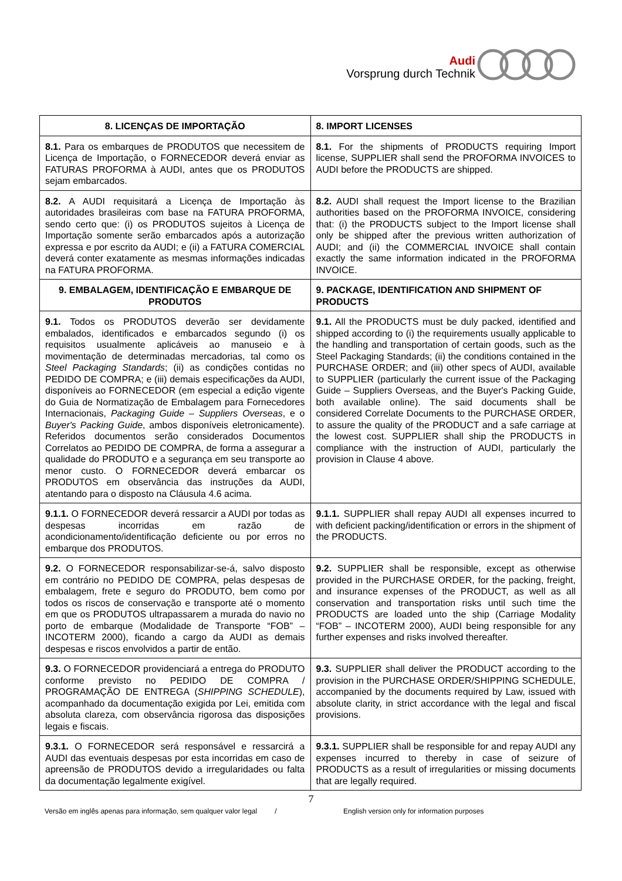Audi
Vorsprung durch Technik
| 8. LICENÇAS DE IMPORTAÇÃO | 8. IMPORT LICENSES |
| --- | --- |
| 8.1. Para os embarques de PRODUTOS que necessitem de Licença de Importação, o FORNECEDOR deverá enviar as FATURAS PROFORMA à AUDI, antes que os PRODUTOS sejam embarcados. | 8.1. For the shipments of PRODUCTS requiring Import license, SUPPLIER shall send the PROFORMA INVOICES to AUDI before the PRODUCTS are shipped. |
| 8.2. A AUDI requisitará a Licença de Importação às autoridades brasileiras com base na FATURA PROFORMA, sendo certo que: (i) os PRODUTOS sujeitos à Licença de Importação somente serão embarcados após a autorização expressa e por escrito da AUDI; e (ii) a FATURA COMERCIAL deverá conter exatamente as mesmas informações indicadas na FATURA PROFORMA. | 8.2. AUDI shall request the Import license to the Brazilian authorities based on the PROFORMA INVOICE, considering that: (i) the PRODUCTS subject to the Import license shall only be shipped after the previous written authorization of AUDI; and (ii) the COMMERCIAL INVOICE shall contain exactly the same information indicated in the PROFORMA INVOICE. |
| 9. EMBALAGEM, IDENTIFICAÇÃO E EMBARQUE DE PRODUTOS | 9. PACKAGE, IDENTIFICATION AND SHIPMENT OF PRODUCTS |
| 9.1. Todos os PRODUTOS deverão ser devidamente embalados, identificados e embarcados segundo (i) os requisitos usualmente aplicáveis ao manuseio e à movimentação de determinadas mercadorias, tal como os Steel Packaging Standards ; (ii) as condições contidas no PEDIDO DE COMPRA; e (iii) demais especificações da AUDI, disponíveis ao FORNECEDOR (em especial a edição vigente do Guia de Normatização de Embalagem para Fornecedores Internacionais, Packaging Guide – Suppliers Overseas , e o Buyer's Packing Guide , ambos disponíveis eletronicamente). Referidos documentos serão considerados Documentos Correlatos ao PEDIDO DE COMPRA, de forma a assegurar a qualidade do PRODUTO e a segurança em seu transporte ao menor custo. O FORNECEDOR deverá embarcar os PRODUTOS em observância das instruções da AUDI, atentando para o disposto na Cláusula 4.6 acima. | 9.1. All the PRODUCTS must be duly packed, identified and shipped according to (i) the requirements usually applicable to the handling and transportation of certain goods, such as the Steel Packaging Standards; (ii) the conditions contained in the PURCHASE ORDER; and (iii) other specs of AUDI, available to SUPPLIER (particularly the current issue of the Packaging Guide – Suppliers Overseas, and the Buyer's Packing Guide, both available online). The said documents shall be considered Correlate Documents to the PURCHASE ORDER, to assure the quality of the PRODUCT and a safe carriage at the lowest cost. SUPPLIER shall ship the PRODUCTS in compliance with the instruction of AUDI, particularly the provision in Clause 4 above. |
| 9.1.1. O FORNECEDOR deverá ressarcir a AUDI por todas as despesas incorridas em razão de acondicionamento/identificação deficiente ou por erros no embarque dos PRODUTOS. | 9.1.1. SUPPLIER shall repay AUDI all expenses incurred to with deficient packing/identification or errors in the shipment of the PRODUCTS. |
| 9.2. O FORNECEDOR responsabilizar-se-á, salvo disposto em contrário no PEDIDO DE COMPRA, pelas despesas de embalagem, frete e seguro do PRODUTO, bem como por todos os riscos de conservação e transporte até o momento em que os PRODUTOS ultrapassarem a murada do navio no porto de embarque (Modalidade de Transporte “FOB” – INCOTERM 2000), ficando a cargo da AUDI as demais despesas e riscos envolvidos a partir de então. | 9.2. SUPPLIER shall be responsible, except as otherwise provided in the PURCHASE ORDER, for the packing, freight, and insurance expenses of the PRODUCT, as well as all conservation and transportation risks until such time the PRODUCTS are loaded unto the ship (Carriage Modality “FOB” – INCOTERM 2000), AUDI being responsible for any further expenses and risks involved thereafter. |
| 9.3. O FORNECEDOR providenciará a entrega do PRODUTO conforme previsto no PEDIDO DE COMPRA / PROGRAMAÇÃO DE ENTREGA ( SHIPPING SCHEDULE ), acompanhado da documentação exigida por Lei, emitida com absoluta clareza, com observância rigorosa das disposições legais e fiscais. | 9.3. SUPPLIER shall deliver the PRODUCT according to the provision in the PURCHASE ORDER/SHIPPING SCHEDULE, accompanied by the documents required by Law, issued with absolute clarity, in strict accordance with the legal and fiscal provisions. |
| 9.3.1. O FORNECEDOR será responsável e ressarcirá a AUDI das eventuais despesas por esta incorridas em caso de apreensão de PRODUTOS devido a irregularidades ou falta da documentação legalmente exigível. | 9.3.1. SUPPLIER shall be responsible for and repay AUDI any expenses incurred to thereby in case of seizure of PRODUCTS as a result of irregularities or missing documents that are legally required. |
7
Versão em inglês apenas para informação, sem qualquer valor legal /
English version only for information purposes